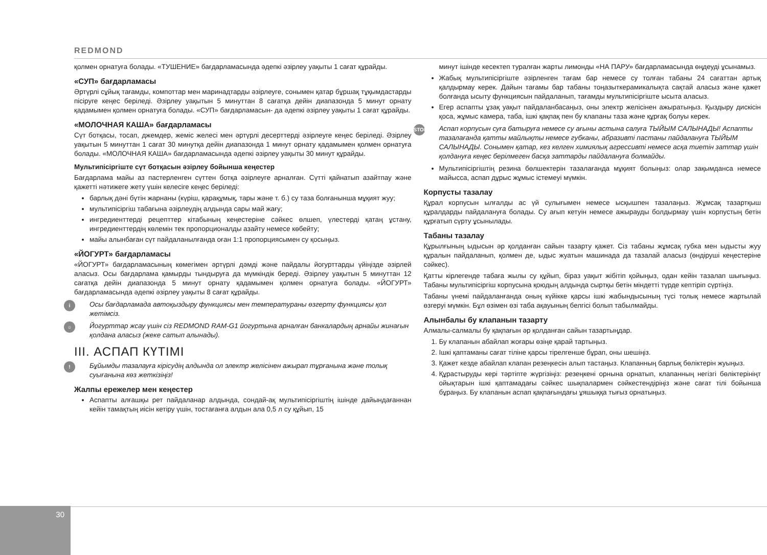REDMOND
қолмен орнатуға болады. «ТУШЕНИЕ» бағдарламасында әдепкі әзірлеу уақыты 1 сағат құрайды.
«СУП» бағдарламасы
Әртүрлі сұйық тағамды, компоттар мен маринадтарды әзірлеуге, сонымен қатар бұршақ тұқымдастарды пісіруге кеңес беріледі. Әзірлеу уақытын 5 минуттан 8 сағатқа дейін диапазонда 5 минут орнату қадамымен қолмен орнатуға болады. «СУП» бағдарламасын- да әдепкі әзірлеу уақыты 1 сағат құрайды.
«МОЛОЧНАЯ КАША» бағдарламасы
Сүт ботқасы, тосап, джемдер, жеміс желесі мен әртүрлі десерттерді әзірлеуге кеңес беріледі. Әзірлеу уақытын 5 минуттан 1 сағат 30 минутқа дейін диапазонда 1 минут орнату қадамымен қолмен орнатуға болады. «МОЛОЧНАЯ КАША» бағдарламасында әдепкі әзірлеу уақыты 30 минут құрайды.
Мультипісіргіште сүт ботқасын әзірлеу бойынша кеңестер
Бағдарлама майы аз пастерленген сүттен ботқа әзірлеуге арналған. Сүтті қайнатып азайтпау және қажетті нәтижеге жету үшін келесіге кеңес беріледі:
барлық дәні бүтін жарнаны (күріш, қарақұмық, тары және т. б.) су таза болғанынша мұқият жуу;
мультипісіргіш табағына әзірлеудің алдында сары май жағу;
ингредиенттерді рецепттер кітабының кеңестеріне сәйкес өлшеп, үлестерді қатаң ұстану, ингредиенттердің көлемін тек пропорционалды азайту немесе көбейту;
майы алынбаған сүт пайдаланылғанда оған 1:1 пропорциясымен су қосыңыз.
«ЙОГУРТ» бағдарламасы
«ЙОГУРТ» бағдарламасының көмегімен әртүрлі дәмді және пайдалы йогурттарды үйіңізде әзірлей аласыз. Осы бағдарлама қамырды тындыруға да мүмкіндік береді. Әзірлеу уақытын 5 минуттан 12 сағатқа дейін диапазонда 5 минут орнату қадамымен қолмен орнатуға болады. «ЙОГУРТ» бағдарламасында әдепкі әзірлеу уақыты 8 сағат құрайды.
i Осы бағдарламада автоқыздыру функциясы мен температураны өзгерту функциясы қол жетімсіз.
☼ Йогурттар жсау үшін сіз REDMOND RAM-G1 йогуртына арналған банкалардың арнайы жинағын қолдана аласыз (жеке сатып алынады).
III. АСПАП КҮТІМІ
! Бұйымды тазалауға кірісудің алдында ол электр желісінен ажырап тұрғанына және толық суығанына көз жеткізіңіз!
Жалпы ережелер мен кеңестер
Аспапты алғашқы рет пайдаланар алдында, сондай-ақ мультипісіргіштің ішінде дайындағаннан кейін тамақтың иісін кетіру үшін, тостағанға алдын ала 0,5 л су құйып, 15
минут ішінде кесектеп туралған жарты лимонды «НА ПАРУ» бағдарламасында өңдеуді ұсынамыз.
Жабық мультипісіргіште әзірленген тағам бар немесе су толған табаны 24 сағаттан артық қалдырмау керек. Дайын тағамы бар табаны тоңазыткерамикалықта сақтай аласыз және қажет болғанда ысыту функциясын пайдаланып, тағамды мультипісіргіште ысыта аласыз.
Егер аспапты ұзақ уақыт пайдаланбасаңыз, оны электр желісінен ажыратыңыз. Қыздыру дискісін қоса, жұмыс камера, таба, ішкі қақпақ пен бу клапаны таза және құрғақ болуы керек.
STOP Аспап корпусын суға батыруға немесе су ағыны астына салуға ТЫЙЫМ САЛЫНАДЫ! Аспапты тазалағанда қатты майлықты немесе губканы, абразивті пастаны пайдалануға ТЫЙЫМ САЛЫНАДЫ. Сонымен қатар, кез келген химиялық агрессивті немесе асқа тиетін заттар үшін қолдануға кеңес берілмеген басқа заттарды пайдалануға болмайды.
Мультипісіргіштің резина бөлшектерін тазалағанда мұқият болыңыз: олар зақымданса немесе майысса, аспап дұрыс жұмыс істемеуі мүмкін.
Корпусты тазалау
Құрал корпусын ылғалды ас үй сулығымен немесе ысқышпен тазалаңыз. Жұмсақ тазартқыш құралдарды пайдалануға болады. Су ағып кетуін немесе ажырауды болдырмау үшін корпустың бетін құрғатып сүрту ұсынылады.
Табаны тазалау
Құрылғының ыдысын әр қолданған сайын тазарту қажет. Сіз табаны жұмсақ губка мен ыдысты жуу құралын пайдаланып, қолмен де, ыдыс жуатын машинада да тазалай аласыз (өндіруші кеңестеріне сәйкес).
Қатты кірлегенде табаға жылы су құйып, біраз уақыт жібітіп қойыңыз, одан кейін тазалап шығыңыз. Табаны мультипісіргіш корпусына қоюдың алдында сыртқы бетін міндетті түрде кептіріп сүртіңіз.
Табаны үнемі пайдаланғанда оның күйікке қарсы ішкі жабындысының түсі толық немесе жартылай өзгеруі мүмкін. Бұл өзімен өзі таба ақауының белгісі болып табылмайды.
Алынбалы бу клапанын тазарту
Алмалы-салмалы бу қақпағын әр қолданған сайын тазартыңдар.
1. Бу клапанын абайлап жоғары өзіңе қарай тартыңыз.
2. Ішкі қаптаманы сағат тіліне қарсы тірелгенше бұрап, оны шешіңіз.
3. Қажет кезде абайлап клапан резеңкесін алып тастаңыз. Клапанның барлық бөліктерін жуыңыз.
4. Құрастыруды кері тәртіпте жүргізіңіз: резеңкені орнына орнатып, клапанның негізгі бөліктерініңт ойықтарын ішкі қаптамадағы сәйкес шықпалармен сәйкестендіріңіз және сағат тілі бойынша бұраңыз. Бу клапанын аспап қақпағындағы ұяшыққа тығыз орнатыңыз.
30